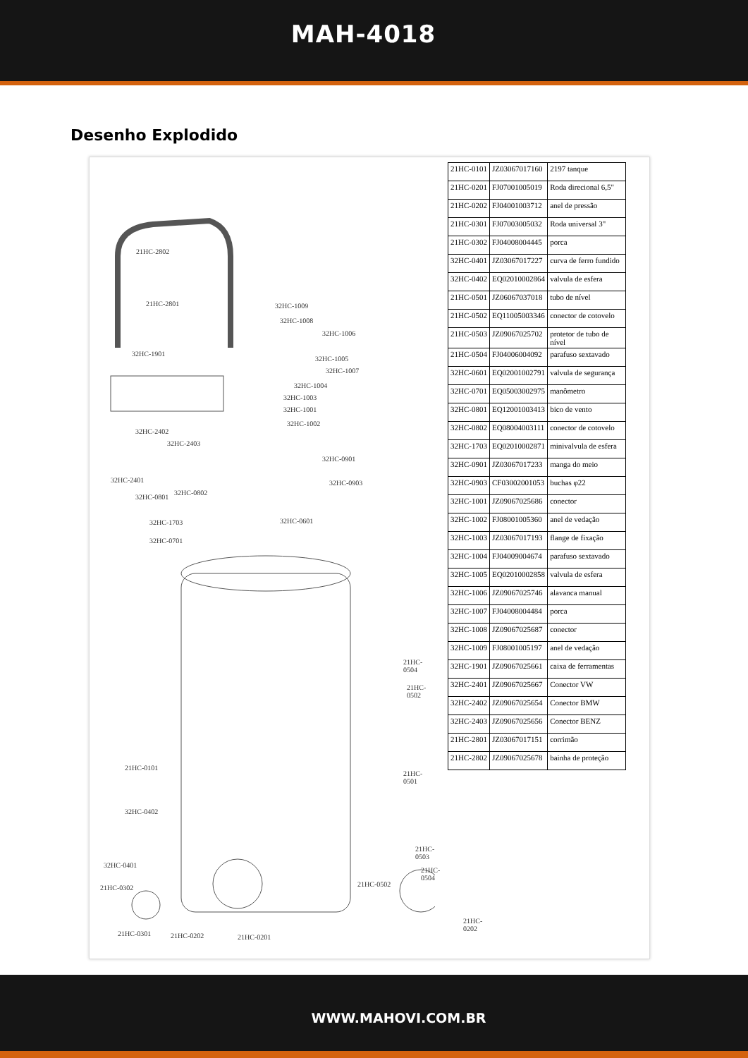MAH-4018
Desenho Explodido
21HC-2802
21HC-2801
32HC-1901
32HC-1009
32HC-1008
32HC-1006
32HC-1005
32HC-1007
32HC-1004
32HC-1003
32HC-1001
32HC-1002
32HC-2402
32HC-2403
32HC-0901
32HC-0903 32HC-2401
32HC-0802
32HC-0801
32HC-0601 32HC-1703
32HC-0701
21HC-0504
21HC-0502
21HC-0101
21HC-0501
32HC-0402
21HC-0503
32HC-0401
21HC-0504
21HC-0302 21HC-0502
21HC-0202
21HC-0201 21HC-0301 21HC-0202
| 21HC-0101 | JZ03067017160 | 2197 tanque |
| 21HC-0201 | FJ07001005019 | Roda direcional 6,5" |
| 21HC-0202 | FJ04001003712 | anel de pressão |
| 21HC-0301 | FJ07003005032 | Roda universal 3" |
| 21HC-0302 | FJ04008004445 | porca |
| 32HC-0401 | JZ03067017227 | curva de ferro fundido |
| 32HC-0402 | EQ02010002864 | valvula de esfera |
| 21HC-0501 | JZ06067037018 | tubo de nível |
| 21HC-0502 | EQ11005003346 | conector de cotovelo |
| 21HC-0503 | JZ09067025702 | protetor de tubo de nível |
| 21HC-0504 | FJ04006004092 | parafuso sextavado |
| 32HC-0601 | EQ02001002791 | valvula de segurança |
| 32HC-0701 | EQ05003002975 | manômetro |
| 32HC-0801 | EQ12001003413 | bico de vento |
| 32HC-0802 | EQ08004003111 | conector de cotovelo |
| 32HC-1703 | EQ02010002871 | minivalvula de esfera |
| 32HC-0901 | JZ03067017233 | manga do meio |
| 32HC-0903 | CF03002001053 | buchas φ22 |
| 32HC-1001 | JZ09067025686 | conector |
| 32HC-1002 | FJ08001005360 | anel de vedação |
| 32HC-1003 | JZ03067017193 | flange de fixação |
| 32HC-1004 | FJ04009004674 | parafuso sextavado |
| 32HC-1005 | EQ02010002858 | valvula de esfera |
| 32HC-1006 | JZ09067025746 | alavanca manual |
| 32HC-1007 | FJ04008004484 | porca |
| 32HC-1008 | JZ09067025687 | conector |
| 32HC-1009 | FJ08001005197 | anel de vedação |
| 32HC-1901 | JZ09067025661 | caixa de ferramentas |
| 32HC-2401 | JZ09067025667 | Conector VW |
| 32HC-2402 | JZ09067025654 | Conector BMW |
| 32HC-2403 | JZ09067025656 | Conector BENZ |
| 21HC-2801 | JZ03067017151 | corrimão |
| 21HC-2802 | JZ09067025678 | bainha de proteção |
WWW.MAHOVI.COM.BR